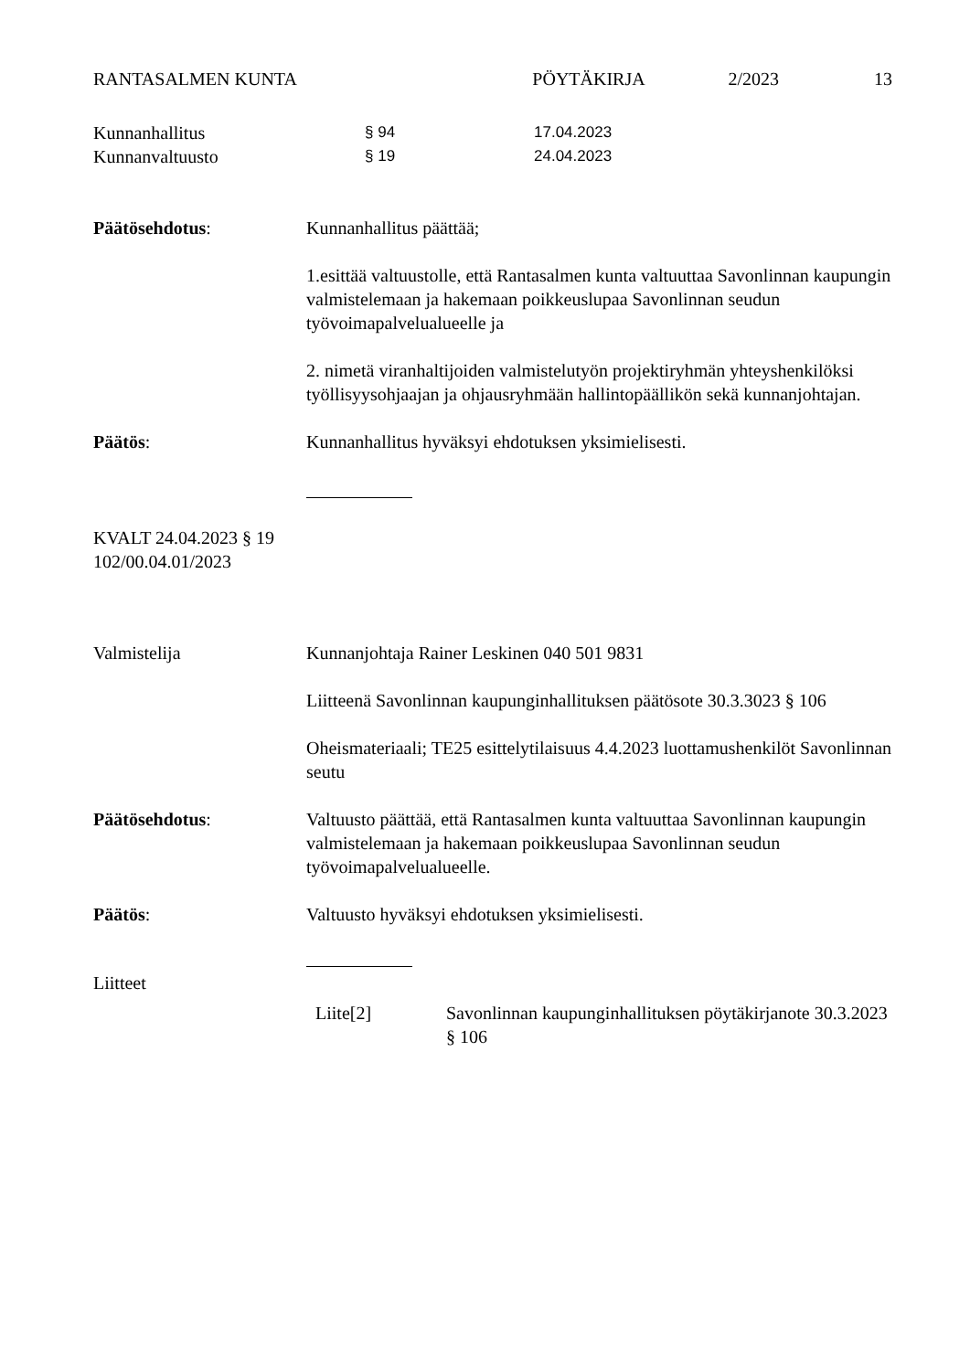RANTASALMEN KUNTA PÖYTÄKIRJA 2/2023 13
Kunnanhallitus § 94 17.04.2023
Kunnanvaltuusto § 19 24.04.2023
Päätösehdotus: Kunnanhallitus päättää;
1.esittää valtuustolle, että Rantasalmen kunta valtuuttaa Savonlinnan kaupungin valmistelemaan ja hakemaan poikkeuslupaa Savonlinnan seudun työvoimapalvelualueelle ja
2. nimetä viranhaltijoiden valmistelutyön projektiryhmän yhteyshenkilöksi työllisyysohjaajan ja ohjausryhmään hallintopäällikön sekä kunnanjohtajan.
Päätös: Kunnanhallitus hyväksyi ehdotuksen yksimielisesti.
KVALT 24.04.2023 § 19
102/00.04.01/2023
Valmistelija Kunnanjohtaja Rainer Leskinen 040 501 9831
Liitteenä Savonlinnan kaupunginhallituksen päätösote 30.3.3023 § 106
Oheismateriaali; TE25 esittelytilaisuus 4.4.2023 luottamushenkilöt Savonlinnan seutu
Päätösehdotus: Valtuusto päättää, että Rantasalmen kunta valtuuttaa Savonlinnan kaupungin valmistelemaan ja hakemaan poikkeuslupaa Savonlinnan seudun työvoimapalvelualueelle.
Päätös: Valtuusto hyväksyi ehdotuksen yksimielisesti.
Liitteet
Liite[2] Savonlinnan kaupunginhallituksen pöytäkirjanote 30.3.2023 § 106